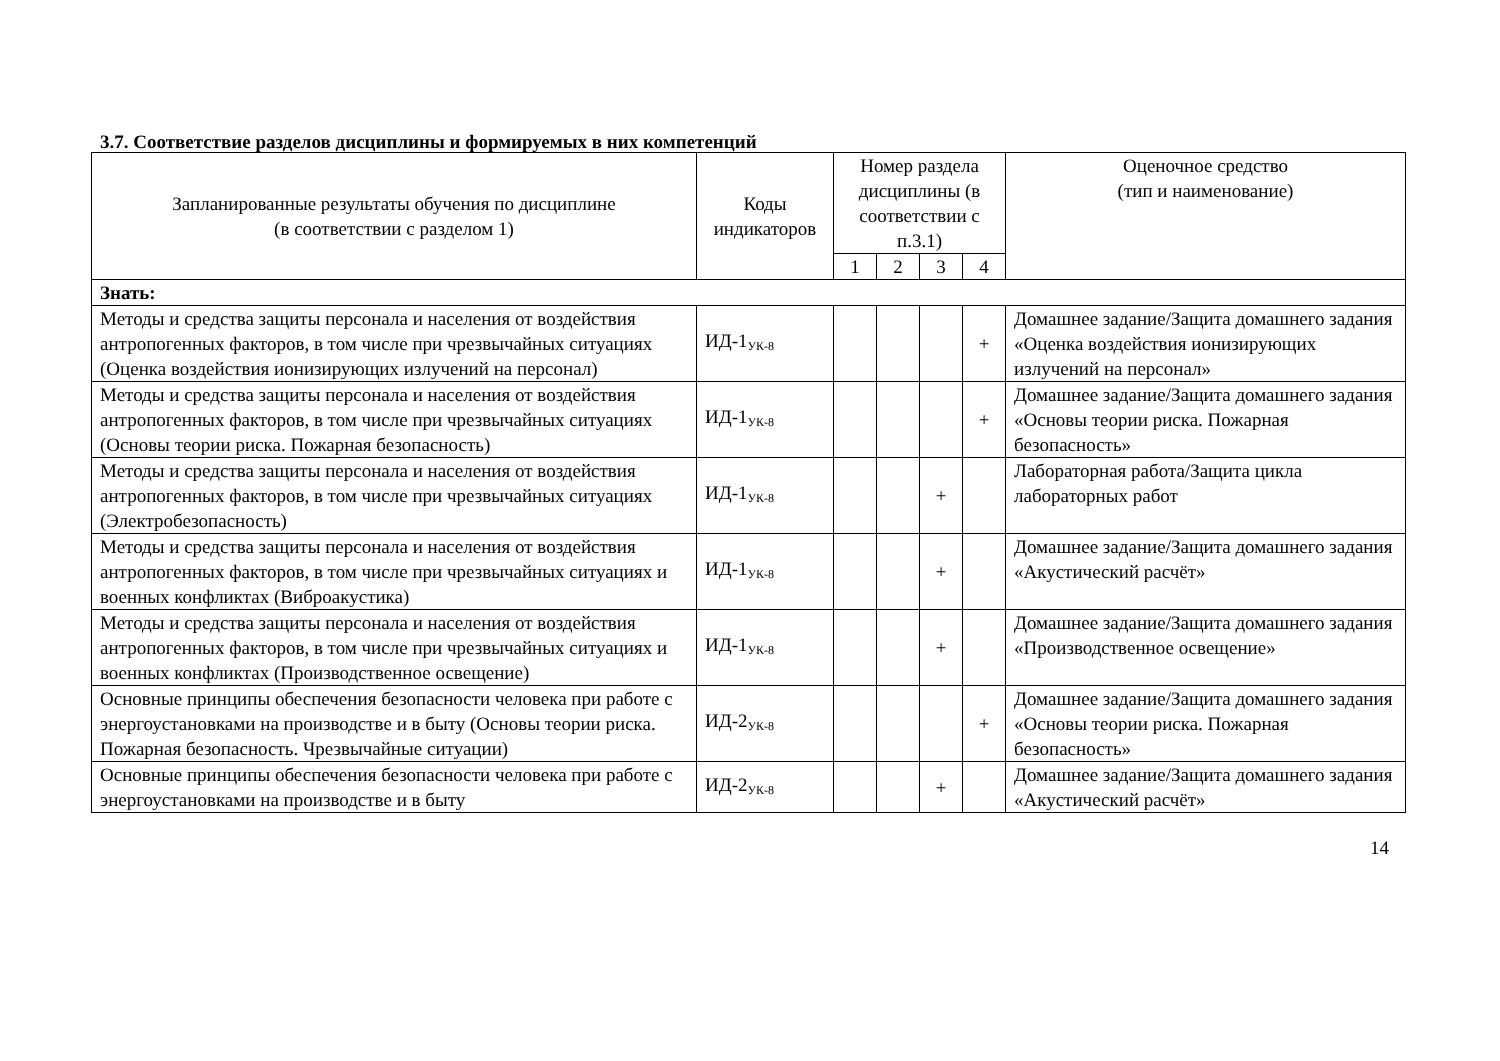3.7. Соответствие разделов дисциплины и формируемых в них компетенций
| Запланированные результаты обучения по дисциплине (в соответствии с разделом 1) | Коды индикаторов | Номер раздела дисциплины (в соответствии с п.3.1) | | | | Оценочное средство (тип и наименование) |
| --- | --- | --- | --- | --- | --- | --- |
| | | 1 | 2 | 3 | 4 | |
| Знать: | | | | | | |
| Методы и средства защиты персонала и населения от воздействия антропогенных факторов, в том числе при чрезвычайных ситуациях (Оценка воздействия ионизирующих излучений на персонал) | ИД-1<sub>УК-8</sub> | | | | + | Домашнее задание/Защита домашнего задания «Оценка воздействия ионизирующих излучений на персонал» |
| Методы и средства защиты персонала и населения от воздействия антропогенных факторов, в том числе при чрезвычайных ситуациях (Основы теории риска. Пожарная безопасность) | ИД-1<sub>УК-8</sub> | | | | + | Домашнее задание/Защита домашнего задания «Основы теории риска. Пожарная безопасность» |
| Методы и средства защиты персонала и населения от воздействия антропогенных факторов, в том числе при чрезвычайных ситуациях (Электробезопасность) | ИД-1<sub>УК-8</sub> | | | + | | Лабораторная работа/Защита цикла лабораторных работ |
| Методы и средства защиты персонала и населения от воздействия антропогенных факторов, в том числе при чрезвычайных ситуациях и военных конфликтах (Виброакустика) | ИД-1<sub>УК-8</sub> | | | + | | Домашнее задание/Защита домашнего задания «Акустический расчёт» |
| Методы и средства защиты персонала и населения от воздействия антропогенных факторов, в том числе при чрезвычайных ситуациях и военных конфликтах (Производственное освещение) | ИД-1<sub>УК-8</sub> | | | + | | Домашнее задание/Защита домашнего задания «Производственное освещение» |
| Основные принципы обеспечения безопасности человека при работе с энергоустановками на производстве и в быту (Основы теории риска. Пожарная безопасность. Чрезвычайные ситуации) | ИД-2<sub>УК-8</sub> | | | | + | Домашнее задание/Защита домашнего задания «Основы теории риска. Пожарная безопасность» |
| Основные принципы обеспечения безопасности человека при работе с энергоустановками на производстве и в быту | ИД-2<sub>УК-8</sub> | | | + | | Домашнее задание/Защита домашнего задания «Акустический расчёт» |
14